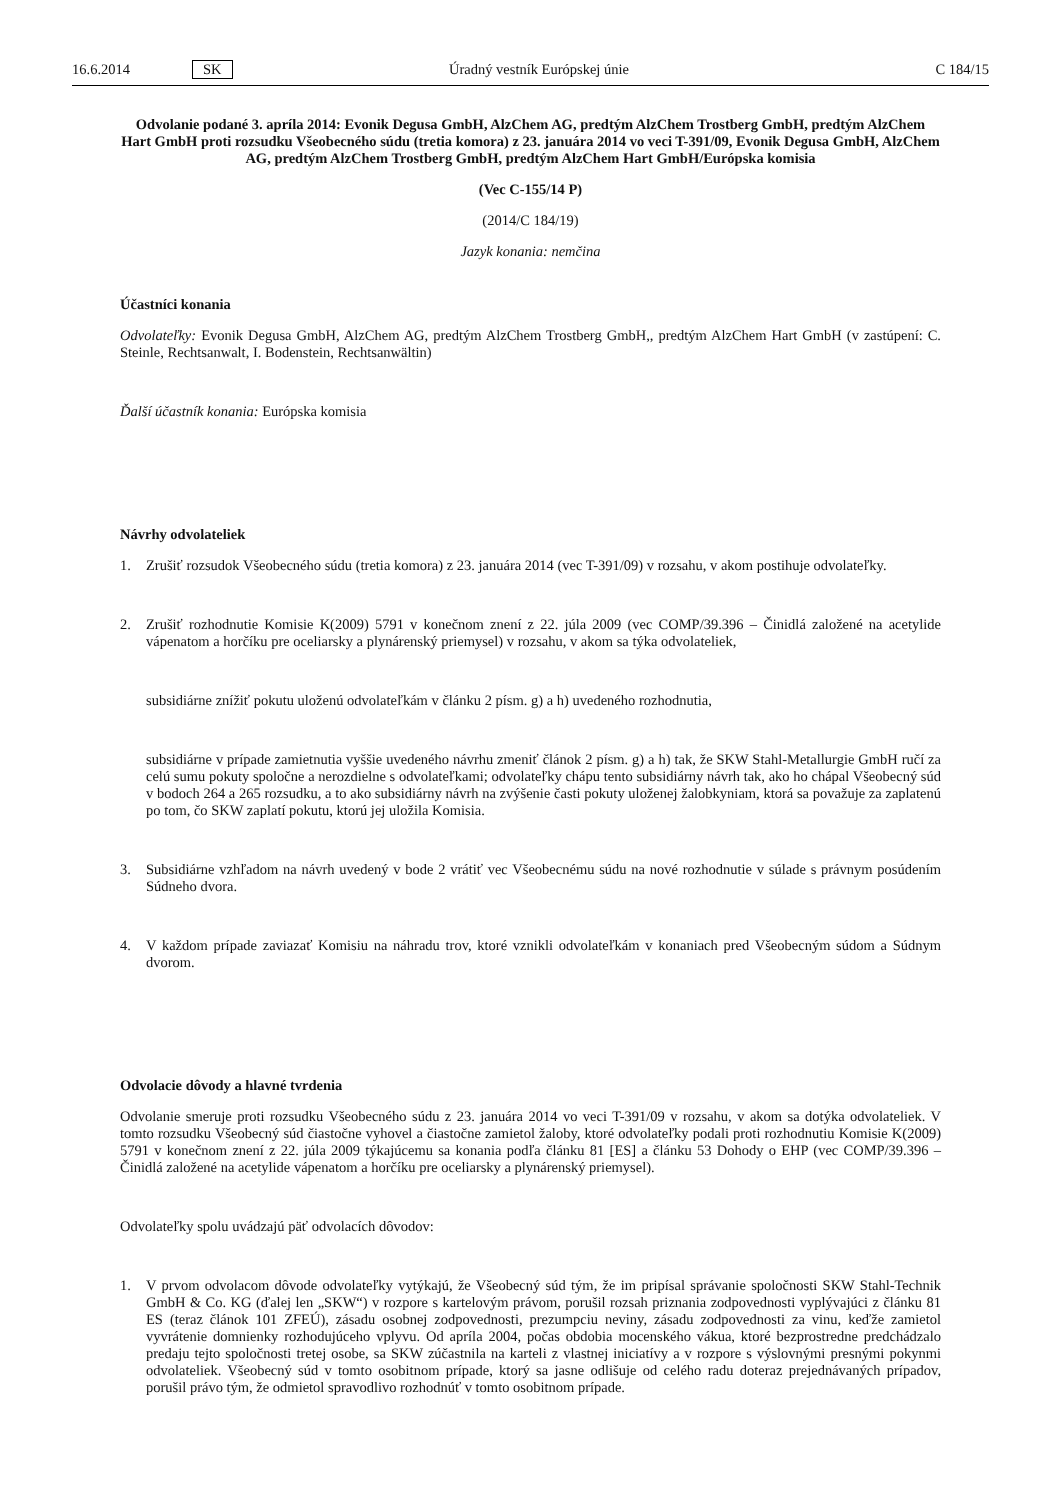16.6.2014 SK Úradný vestník Európskej únie C 184/15
Odvolanie podané 3. apríla 2014: Evonik Degusa GmbH, AlzChem AG, predtým AlzChem Trostberg GmbH, predtým AlzChem Hart GmbH proti rozsudku Všeobecného súdu (tretia komora) z 23. januára 2014 vo veci T-391/09, Evonik Degusa GmbH, AlzChem AG, predtým AlzChem Trostberg GmbH, predtým AlzChem Hart GmbH/Európska komisia
(Vec C-155/14 P)
(2014/C 184/19)
Jazyk konania: nemčina
Účastníci konania
Odvolateľky: Evonik Degusa GmbH, AlzChem AG, predtým AlzChem Trostberg GmbH,, predtým AlzChem Hart GmbH (v zastúpení: C. Steinle, Rechtsanwalt, I. Bodenstein, Rechtsanwältin)
Ďalší účastník konania: Európska komisia
Návrhy odvolateliek
1. Zrušiť rozsudok Všeobecného súdu (tretia komora) z 23. januára 2014 (vec T-391/09) v rozsahu, v akom postihuje odvolateľky.
2. Zrušiť rozhodnutie Komisie K(2009) 5791 v konečnom znení z 22. júla 2009 (vec COMP/39.396 – Činidlá založené na acetylide vápenatom a horčíku pre oceliarsky a plynárenský priemysel) v rozsahu, v akom sa týka odvolateliek,
subsidiárne znížiť pokutu uloženú odvolateľkám v článku 2 písm. g) a h) uvedeného rozhodnutia,
subsidiárne v prípade zamietnutia vyššie uvedeného návrhu zmeniť článok 2 písm. g) a h) tak, že SKW Stahl-Metallurgie GmbH ručí za celú sumu pokuty spoločne a nerozdielne s odvolateľkami; odvolateľky chápu tento subsidiárny návrh tak, ako ho chápal Všeobecný súd v bodoch 264 a 265 rozsudku, a to ako subsidiárny návrh na zvýšenie časti pokuty uloženej žalobkyniam, ktorá sa považuje za zaplatenú po tom, čo SKW zaplatí pokutu, ktorú jej uložila Komisia.
3. Subsidiárne vzhľadom na návrh uvedený v bode 2 vrátiť vec Všeobecnému súdu na nové rozhodnutie v súlade s právnym posúdením Súdneho dvora.
4. V každom prípade zaviazať Komisiu na náhradu trov, ktoré vznikli odvolateľkám v konaniach pred Všeobecným súdom a Súdnym dvorom.
Odvolacie dôvody a hlavné tvrdenia
Odvolanie smeruje proti rozsudku Všeobecného súdu z 23. januára 2014 vo veci T-391/09 v rozsahu, v akom sa dotýka odvolateliek. V tomto rozsudku Všeobecný súd čiastočne vyhovel a čiastočne zamietol žaloby, ktoré odvolateľky podali proti rozhodnutiu Komisie K(2009) 5791 v konečnom znení z 22. júla 2009 týkajúcemu sa konania podľa článku 81 [ES] a článku 53 Dohody o EHP (vec COMP/39.396 – Činidlá založené na acetylide vápenatom a horčíku pre oceliarsky a plynárenský priemysel).
Odvolateľky spolu uvádzajú päť odvolacích dôvodov:
1. V prvom odvolacom dôvode odvolateľky vytýkajú, že Všeobecný súd tým, že im pripísal správanie spoločnosti SKW Stahl-Technik GmbH & Co. KG (ďalej len „SKW“) v rozpore s kartelovým právom, porušil rozsah priznania zodpovednosti vyplývajúci z článku 81 ES (teraz článok 101 ZFEÚ), zásadu osobnej zodpovednosti, prezumpciu neviny, zásadu zodpovednosti za vinu, keďže zamietol vyvrátenie domnienky rozhodujúceho vplyvu. Od apríla 2004, počas obdobia mocenského vákua, ktoré bezprostredne predchádzalo predaju tejto spoločnosti tretej osobe, sa SKW zúčastnila na karteli z vlastnej iniciatívy a v rozpore s výslovnými presnými pokynmi odvolateliek. Všeobecný súd v tomto osobitnom prípade, ktorý sa jasne odlišuje od celého radu doteraz prejednávaných prípadov, porušil právo tým, že odmietol spravodlivo rozhodnúť v tomto osobitnom prípade.